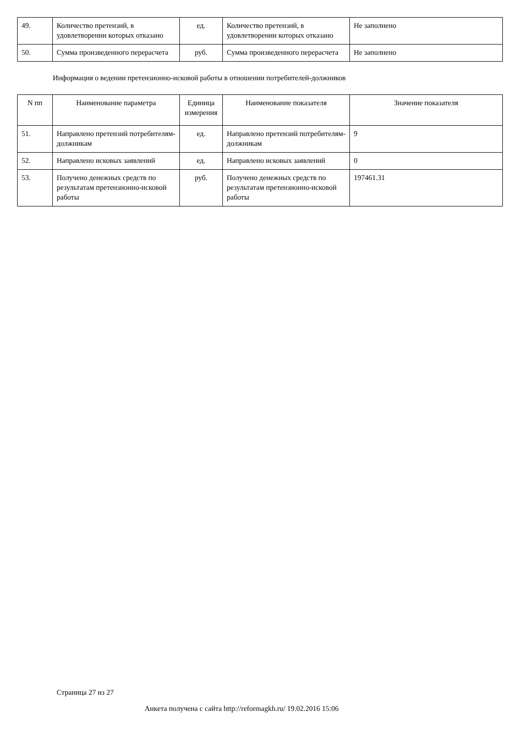| 49. | Количество претензий, в удовлетворении которых отказано | ед. | Количество претензий, в удовлетворении которых отказано | Не заполнено |
| 50. | Сумма произведенного перерасчета | руб. | Сумма произведенного перерасчета | Не заполнено |
Информация о ведении претензионно-исковой работы в отношении потребителей-должников
| N пп | Наименование параметра | Единица измерения | Наименование показателя | Значение показателя |
| --- | --- | --- | --- | --- |
| 51. | Направлено претензий потребителям-должникам | ед. | Направлено претензий потребителям-должникам | 9 |
| 52. | Направлено исковых заявлений | ед. | Направлено исковых заявлений | 0 |
| 53. | Получено денежных средств по результатам претензионно-исковой работы | руб. | Получено денежных средств по результатам претензионно-исковой работы | 197461.31 |
Страница 27 из 27
Анкета получена с сайта http://reformagkh.ru/ 19.02.2016 15:06